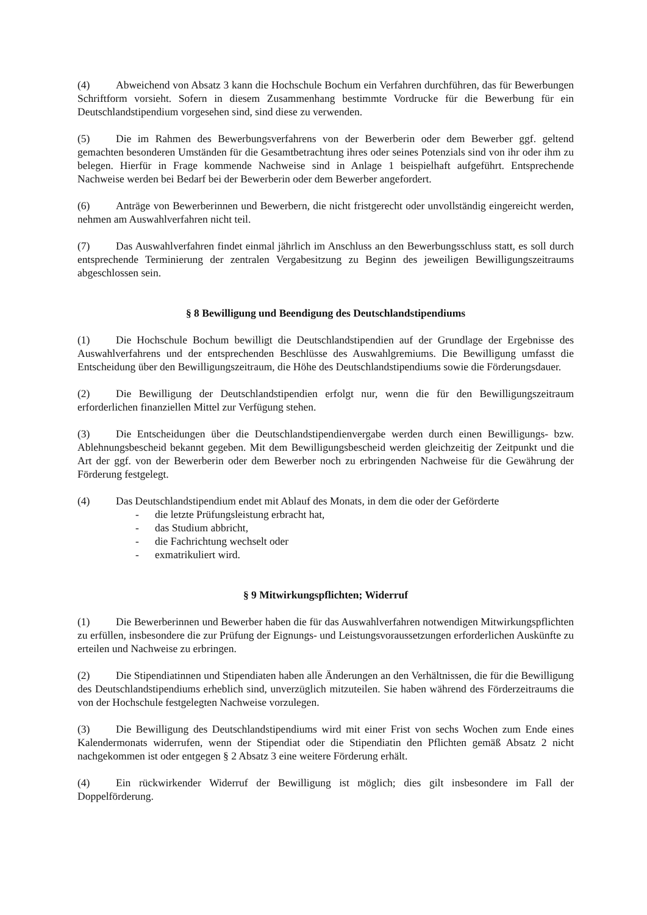(4) Abweichend von Absatz 3 kann die Hochschule Bochum ein Verfahren durchführen, das für Bewerbungen Schriftform vorsieht. Sofern in diesem Zusammenhang bestimmte Vordrucke für die Bewerbung für ein Deutschlandstipendium vorgesehen sind, sind diese zu verwenden.
(5) Die im Rahmen des Bewerbungsverfahrens von der Bewerberin oder dem Bewerber ggf. geltend gemachten besonderen Umständen für die Gesamtbetrachtung ihres oder seines Potenzials sind von ihr oder ihm zu belegen. Hierfür in Frage kommende Nachweise sind in Anlage 1 beispielhaft aufgeführt. Entsprechende Nachweise werden bei Bedarf bei der Bewerberin oder dem Bewerber angefordert.
(6) Anträge von Bewerberinnen und Bewerbern, die nicht fristgerecht oder unvollständig eingereicht werden, nehmen am Auswahlverfahren nicht teil.
(7) Das Auswahlverfahren findet einmal jährlich im Anschluss an den Bewerbungsschluss statt, es soll durch entsprechende Terminierung der zentralen Vergabesitzung zu Beginn des jeweiligen Bewilligungszeitraums abgeschlossen sein.
§ 8 Bewilligung und Beendigung des Deutschlandstipendiums
(1) Die Hochschule Bochum bewilligt die Deutschlandstipendien auf der Grundlage der Ergebnisse des Auswahlverfahrens und der entsprechenden Beschlüsse des Auswahlgremiums. Die Bewilligung umfasst die Entscheidung über den Bewilligungszeitraum, die Höhe des Deutschlandstipendiums sowie die Förderungsdauer.
(2) Die Bewilligung der Deutschlandstipendien erfolgt nur, wenn die für den Bewilligungszeitraum erforderlichen finanziellen Mittel zur Verfügung stehen.
(3) Die Entscheidungen über die Deutschlandstipendienvergabe werden durch einen Bewilligungs- bzw. Ablehnungsbescheid bekannt gegeben. Mit dem Bewilligungsbescheid werden gleichzeitig der Zeitpunkt und die Art der ggf. von der Bewerberin oder dem Bewerber noch zu erbringenden Nachweise für die Gewährung der Förderung festgelegt.
(4) Das Deutschlandstipendium endet mit Ablauf des Monats, in dem die oder der Geförderte
- die letzte Prüfungsleistung erbracht hat,
- das Studium abbricht,
- die Fachrichtung wechselt oder
- exmatrikuliert wird.
§ 9 Mitwirkungspflichten; Widerruf
(1) Die Bewerberinnen und Bewerber haben die für das Auswahlverfahren notwendigen Mitwirkungspflichten zu erfüllen, insbesondere die zur Prüfung der Eignungs- und Leistungsvoraussetzungen erforderlichen Auskünfte zu erteilen und Nachweise zu erbringen.
(2) Die Stipendiatinnen und Stipendiaten haben alle Änderungen an den Verhältnissen, die für die Bewilligung des Deutschlandstipendiums erheblich sind, unverzüglich mitzuteilen. Sie haben während des Förderzeitraums die von der Hochschule festgelegten Nachweise vorzulegen.
(3) Die Bewilligung des Deutschlandstipendiums wird mit einer Frist von sechs Wochen zum Ende eines Kalendermonats widerrufen, wenn der Stipendiat oder die Stipendiatin den Pflichten gemäß Absatz 2 nicht nachgekommen ist oder entgegen § 2 Absatz 3 eine weitere Förderung erhält.
(4) Ein rückwirkender Widerruf der Bewilligung ist möglich; dies gilt insbesondere im Fall der Doppelförderung.